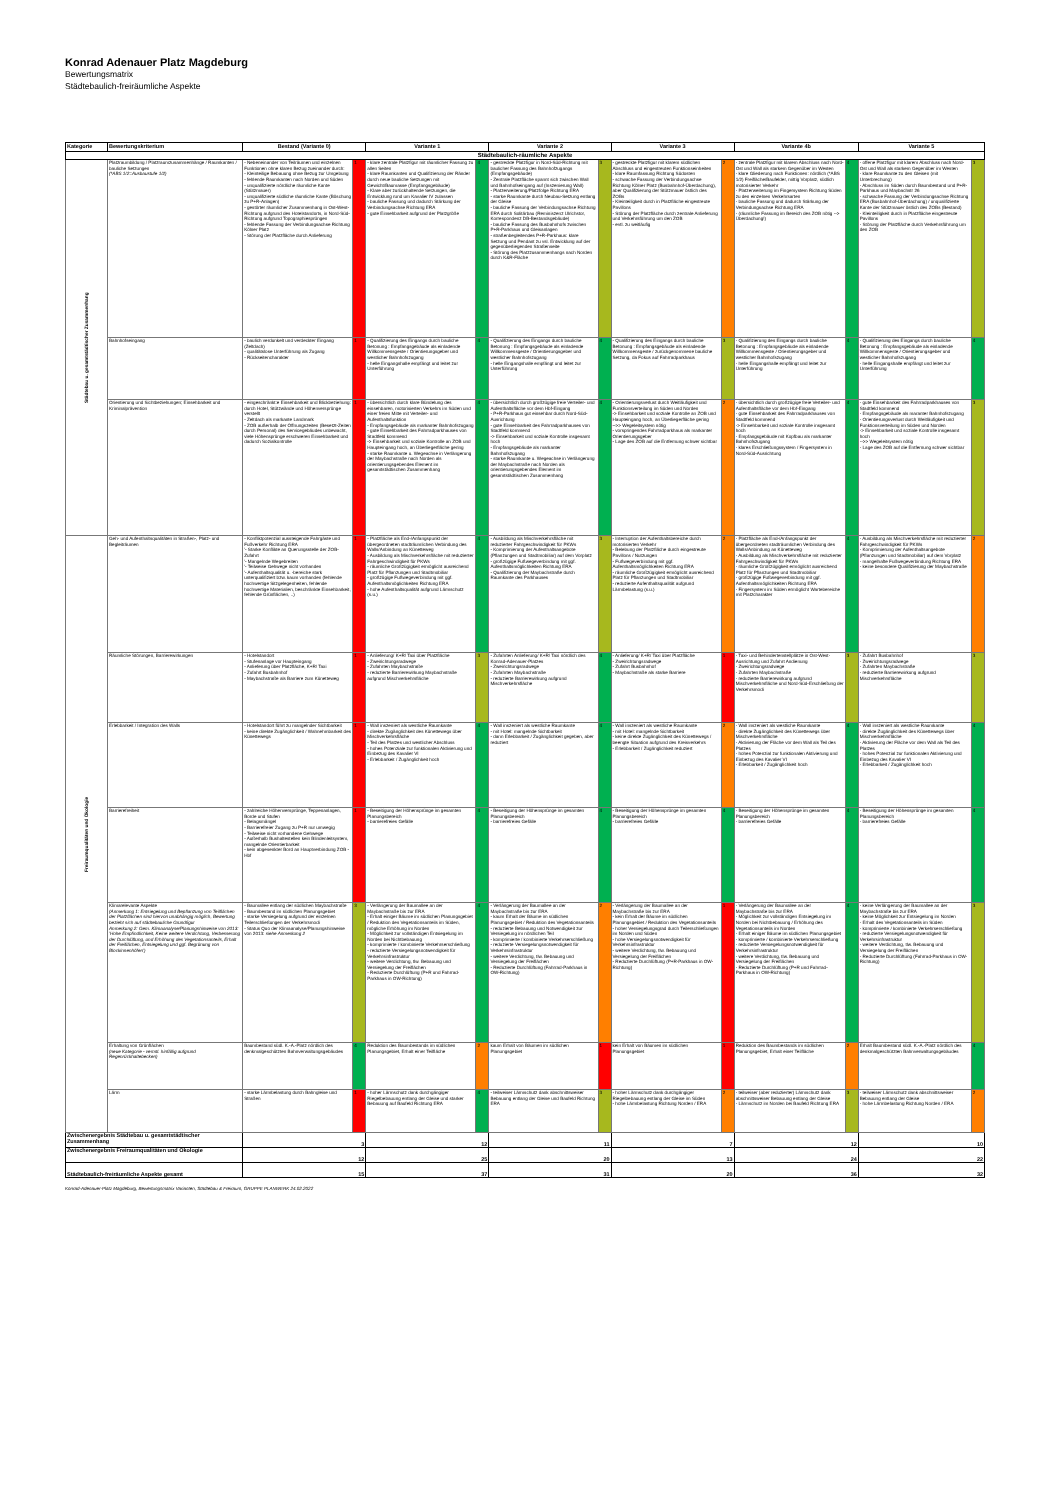Konrad Adenauer Platz Magdeburg
Bewertungsmatrix
Städtebaulich-freiräumliche Aspekte
| Kategorie | Bewertungskriterium | Bestand (Variante 0) | | Variante 1 | | Variante 2 | | Variante 3 | | Variante 4b | | Variante 5 | |
| --- | --- | --- | --- | --- | --- | --- | --- | --- | --- | --- | --- | --- | --- |
| Städtebaulich-räumliche Aspekte | | | | | | | | | | | | | |
| Städtebau u. gesamtstädtischer Zusammenhang | Platzraumbildung / Platzraumzusammenhänge / Raumkanten / bauliche Setzungen (*ABS 1/2=Ausbaustufe 1/2) | - Nebeneinander von Teilräumen und einzelnen Funktionen ohne klaren Bezug zueinander durch: - Kleinteilige Bebauung ohne Bezug zur Umgebung - fehlende Raumkanten nach Norden und Süden - unqualifizierte nördliche räumliche Kante (Stützmauer) - unqualifizierte südliche räumliche Kante (Böschung zu P+R-Anlagen) - gestörter räumlicher Zusammenhang in Ost-West-Richtung aufgrund des Hotelstandorts, in Nord-Süd-Richtung aufgrund Topographiesprüngen - fehlende Fassung der Verbindungsachse Richtung Kölner Platz - Störung der Platzfläche durch Anlieferung | 1 | - klare zentrale Platzfigur mit räumlicher Fassung zu allen Seiten - klare Raumkanten und Qualifizierung der Ränder durch neue bauliche Setzungen mit Gewicht/Baumasse (Empfangsgebäude) - Klare aber zurückhaltende Setzungen, die Entwicklung rund um Kavalier IV zulassen - bauliche Fassung und dadurch Stärkung der Verbindungsachse Richtung ERA - gute Einsehbarkeit aufgrund der Platzgröße | 4 | - gestreckte Platzfigur in Nord-Süd-Richtung mit baulicher Fassung des Bahnhofzugangs (Empfangsgebäude) - Zentrale Platzfläche spannt sich zwischen Wall und Bahnhofseingang auf (Inszenierung Wall) - Platzerweiterung/Platzfolge Richtung ERA - starke Raumkante durch Neubau-Setzung entlang der Gleise - bauliche Fassung der Verbindungsachse Richtung ERA durch Solitärbau (Reminiszenz Ulrichstor, Korrespondenz DB-Bestandsgebäude) - bauliche Fassung des Busbahnhofs zwischen P+R-Parkhaus und Gleisanlagen - straßenbegleitendes P+R-Parkhaus: klare Setzung und Pendant zu vsl. Entwicklung auf der gegenüberliegenden Straßenseite - Störung des Platzzusammenhangs nach Norden durch K&R-Fläche | 3 | - gestreckte Platzfigur mit klarem südlichen Abschluss und eingestreuten Funktionseinheiten - klare Raumfassung Richtung Südosten - schwache Fassung der Verbindungsachse Richtung Kölner Platz (Busbahnhof-Überdachung), aber Qualifizierung der Stützmauer östlich des ZOBs - Kleinteiligkeit durch in Platzfläche eingestreute Pavillons - Störung der Platzfläche durch zentrale Anlieferung und Verkehrsführung um den ZOB - evtl. zu weitläufig | 2 | - zentrale Platzfigur mit klarem Abschluss nach Nord-Ost und Wall als starkem Gegenüber im Westen - klare Gliederung nach Funktionen: nördlich (*ABS 1/2) Freifläche/Baufelder, mittig Vorplatz, südlich motorisierter Verkehr - Platzerweiterung im Fingersystem Richtung Süden zu den einzelnen Verkehrsarten - bauliche Fassung und dadurch Stärkung der Verbindungsachse Richtung ERA - (räumliche Fassung im Bereich des ZOB nötig --> Überdachung!) | 4 | - offene Platzfigur mit klarem Abschluss nach Nord-Ost und Wall als starkem Gegenüber im Westen - klare Raumkante zu den Gleisen (mit Unterbrechung) - Abschluss im Süden durch Baumbestand und P+R-Parkhaus und Maybachstr 26 - schwache Fassung der Verbindungsachse Richtung ERA (Busbahnhof-Überdachung) / unqualifizierte Kante der Stützmauer östlich des ZOBs (Bestand) - Kleinteiligkeit durch in Platzfläche eingestreute Pavillons - Störung der Platzfläche durch Verkehrsführung um den ZOB | 3 |
| | Bahnhofseingang | - baulich verdunkelt und verdeckter Eingang (Zeltdach) - qualitätslose Unterführung als Zugang - Rückseitencharakter | 1 | - Qualifizierung des Eingangs durch bauliche Betonung : Empfangsgebäude als einladende Willkommensgeste / Orientierungsgeber und westlicher Bahnhofszugang - helle Eingangshalle empfängt und leitet zur Unterführung | 4 | - Qualifizierung des Eingangs durch bauliche Betonung : Empfangsgebäude als einladende Willkommensgeste / Orientierungsgeber und westlicher Bahnhofszugang - helle Eingangshalle empfängt und leitet zur Unterführung | 4 | - Qualifizierung des Eingangs durch bauliche Betonung : Empfangsgebäude als einladende Willkommensgeste / zurückgenommene bauliche Setzung, da Fokus auf Fahrradparkhaus | 3 | - Qualifizierung des Eingangs durch bauliche Betonung : Empfangsgebäude als einladende Willkommensgeste / Orientierungsgeber und westlicher Bahnhofszugang - helle Eingangshalle empfängt und leitet zur Unterführung | 4 | - Qualifizierung des Eingangs durch bauliche Betonung : Empfangsgebäude als einladende Willkommensgeste / Orientierungsgeber und westlicher Bahnhofszugang - helle Eingangshalle empfängt und leitet zur Unterführung | 4 |
| | Orientierung und Sichtbeziehungen; Einsehbarkeit und Kriminalprävention | - eingeschränkt:e Einsehbarkeit und Blickbeziehung: durch Hotel, Stützwände und Höhenversprünge verstellt - Zeltdach als markante Landmark - ZOB außerhalb der Öffnungszeiten (Besetzt-Zeiten durch Personal) des Servicegebäudes unbewacht, viele Höhensprünge erschweren Einsehbarkeit und dadurch Sozialkontrolle | 1 | - übersichtlich durch klare Bündelung des einsehbaren, motorisierten Verkehrs im Süden und einer freien Mitte mit Verteiler- und Aufenthaltsfunktion - Empfangsgebäude als markanter Bahnhofszugang - gute Einsehbarkeit des Fahrradparkhauses von Stadtfeld kommend -> Einsehbarkeit und soziale Kontrolle an ZOB und Haupteingang hoch, an Überliegerfläche gering - starke Raumkante u. Wegeachse in Verlängerung der Maybachstraße nach Norden als orientierungsgebendes Element im gesamtstädtischen Zusammenhang | 4 | - übersichtlich durch großzügige freie Verteiler- und Aufenthaltsfläche vor dem Hbf-Eingang - P+R-Parkhaus gut einsehbar durch Nord-Süd-Ausrichtung - gute Einsehbarkeit des Fahrradparkhauses von Stadtfeld kommend -> Einsehbarkeit und soziale Kontrolle insgesamt hoch - Empfangsgebäude als markanter Bahnhofszugang - starke Raumkante u. Wegeachse in Verlängerung der Maybachstraße nach Norden als orientierungsgebendes Element im gesamtstädtischen Zusammenhang | 4 | - Orientierungsverlust durch Weitläufigkeit und Funktionsverteilung im Süden und Norden -> Einsehbarkeit und soziale Kontrolle an ZOB und Haupteingang hoch, an Überliegerfläche gering -->> Wegeleitsystem nötig - vorspringendes Fahrradparkhaus als markanter Orientierungsgeber - Lage des ZOB auf die Entfernung schwer sichtbar | 2 | - übersichtlich durch großzügige freie Verteiler- und Aufenthaltsfläche vor dem Hbf-Eingang - gute Einsehbarkeit des Fahrradparkhauses von Stadtfeld kommend -> Einsehbarkeit und soziale Kontrolle insgesamt hoch - Empfangsgebäude mit Kopfbau als markanter Bahnhofszugang - klares Erschließungssystem / Fingersystem in Nord-Süd-Ausrichtung | 4 | - gute Einsehbarkeit des Fahrradparkhauses von Stadtfeld kommend - Empfangsgebäude als maranter Bahnhofszugang - Orientierungsverlust durch Weitläufigkeit und Funktionsverteilung im Süden und Norden -> Einsehbarkeit und soziale Kontrolle insgesamt hoch -->> Wegeleitsystem nötig - Lage des ZOB auf die Entfernung schwer sichtbar | 3 |
| Freiraumqualitäten und Ökologie | Geh- und Aufenthaltsqualitäten in Straßen-, Platz- und Begleiträumen | - Konfliktpotenzial aussteigende Fahrgäste und Fußverkehr Richtung ERA '- Starke Konflikte an Querungsstelle der ZOB-Zufahrt '- Mangelnde Wegebreiten '- Teilweise Gehwege nicht vorhanden '- Aufenthaltsqualität u. -bereiche stark unterqualifiziert bzw. kaum vorhanden (fehlende hochwertige Sitzgelegenheiten, fehlende hochwertige Materialien, beschränkte Einsehbarkeit, fehlende Grünflächen, ..) | 1 | - Platzfläche als End-/Anfangspunkt der übergeordneten stadträumlichen Verbindung des Walls/Anbindung an Künetteweg - Ausbildung als Mischverkehrsfläche mit reduzierter Fahrgeschwindigkeit für PKWs - räumliche Großzügigkeit ermöglicht ausreichend Platz für Pflanzungen und Stadtmobiliar - großzügige Fußwegeverbindung mit ggf. Aufenthaltsmöglichkeiten Richtung ERA - hohe Aufenthaltsqualität aufgrund Lärmschutz (s.u.) | 4 | - Ausbildung als Mischverkehrsfläche mit reduzierter Fahrgeschwindigkeit für PKWs - Komprimierung der Aufenthaltsangebote (Pflanzungen und Stadtmobiliar) auf dem Vorplatz - großzügige Fußwegeverbindung mit ggf. Aufenthaltsmöglichkeiten Richtung ERA - Qualifizierung der Maybachstraße durch Raumkante des Parkhauses | 3 | - Interruption der Aufenthaltsbereiche durch motorisierten Verkehr - Belebung der Platzfläche durch eingestreute Pavillons / Nutzungen - Fußwegeverbindung mit ggf. Aufenthaltsmöglichkeiten Richtung ERA - räumliche Großzügigkeit ermöglicht ausreichend Platz für Pflanzungen und Stadtmobiliar - reduzierte Aufenthaltsqualität aufgrund Lärmbelastung (s.u.) | 2 | - Platzfläche als End-/Anfangspunkt der übergeordneten stadträumlichen Verbindung des Walls/Anbindung an Künetteweg - Ausbildung als Mischverkehrsfläche mit reduzierter Fahrgeschwindigkeit für PKWs - räumliche Großzügigkeit ermöglicht ausreichend Platz für Pflanzungen und Stadtmobiliar - großzügige Fußwegeverbindung mit ggf. Aufenthaltsmöglichkeiten Richtung ERA - Fingersystem im Süden ermöglicht Wartebereiche mit Platzcharakter | 4 | - Ausbildung als Mischverkehrsfläche mit reduzierter Fahrgeschwindigkeit für PKWs - Komprimierung der Aufenthaltsangebote (Pflanzungen und Stadtmobiliar) auf dem Vorplatz - mangelhafte Fußwegeverbindung Richtung ERA - keine besondere Qualifizierung der Maybachstraße | 2 |
| | Räumliche Störungen, Barrierewirkungen | - Hotelstandort - Stufenanlage vor Haupteingang - Anlieferung über Platzfläche, K+R/ Taxi - Zufahrt Busbahnhof - Maybachstraße als Barriere zum Künetteweg | 1 | - Anlieferung/ K+R/ Taxi über Platzfläche - Zweirichtungsradwege - Zufahrten Maybachstraße - reduzierte Barrierewirkung Maybachstraße aufgrund Mischverkehrsfläche | 3 | - Zufahrten Anlieferung/ K+R/ Taxi nördlich des Konrad-Adenauer-Platzes - Zweirichtungsradwege - Zufahrten Maybachstraße - reduzierte Barrierewirkung aufgrund Mischverkehrsfläche | 4 | - Anlieferung/ K+R/ Taxi über Platzfläche - Zweirichtungsradwege - Zufahrt Busbahnhof - Maybachstraße als starke Barriere | 1 | - Taxi- und Behindertenstellplätze in Ost-West-Ausrichtung und Zufahrt Andienung - Zweirichtungsradwege - Zufahrten Maybachstraße - reduzierte Barrierewirkung aufgrund Mischverkehrsfläche und Nord-Süd-Erschließung der Verkehrsmodi | 3 | - Zufahrt Busbahnhof - Zweirichtungsradwege - Zufahrten Maybachstraße - reduzierte Barrierewirkung aufgrund Mischverkehrsfläche | 3 |
| | Erlebbarkeit / Integration des Walls | - Hotelstandort führt zu mangelnder Sichtbarkeit - keine direkte Zugänglichkeit / Wahnehmbarkeit des Künettewegs | 1 | - Wall inszeniert als westliche Raumkante - direkte Zugänglichkeit des Künettewegs über Mischverkehrsfläche - Teil des Platzes und westlicher Abschluss - hohes Potenziale zur funktionalen Aktivierung und Einbezug des Kavalier VI - Erlebbarkeit / Zugänglichkeit hoch | 4 | - Wall inszeniert als westliche Raumkante - mit Hotel: mangelnde Sichtbarkeit - dann Erlebbarkeit / Zugänglichkeit gegeben, aber reduziert | 4 | - Wall inszeniert als westliche Raumkante - mit Hotel: mangelnde Sichtbarkeit - keine direkte Zugänglichkeit des Künettewegs / beengte Situation aufgrund des Kreisverkehrs - Erlebbarkeit / Zugänglichkeit reduziert | 2 | - Wall inszeniert als westliche Raumkante - direkte Zugänglichkeit des Künettewegs über Mischverkehrsfläche - Aktivierung der Fläche vor dem Wall als Teil des Platzes - hohes Potenzial zur funktionalen Aktivierung und Einbezug des Kavalier VI - Erlebbarkeit / Zugänglichkeit hoch | 4 | - Wall inszeniert als westliche Raumkante - direkte Zugänglichkeit des Künettewegs über Mischverkehrsfläche - Aktivierung der Fläche vor dem Wall als Teil des Platzes - hohes Potenzial zur funktionalen Aktivierung und Einbezug des Kavalier VI - Erlebbarkeit / Zugänglichkeit hoch | 4 |
| | Barrierefreiheit | - zahlreiche Höhenversprünge, Teppenanlagen, Borde und Stufen - Belagsmängel - Barrierefreier Zugang zu P+R nur umwegig - Teilweise nicht vorhandene Gehwege - Außerhalb Bushaltestellen kein Blindenleitsystem, mangelnde Orientierbarkeit - kein abgesenkter Bord an Hauptverbindung ZOB - Hbf | 1 | - Beseitigung der Höhensprünge im gesamten Planungsbereich - barrierefreies Gefälle | 4 | - Beseitigung der Höhensprünge im gesamten Planungsbereich - barrierefreies Gefälle | 4 | - Beseitigung der Höhensprünge im gesamten Planungsbereich - barrierefreies Gefälle | 4 | - Beseitigung der Höhensprünge im gesamten Planungsbereich - barrierefreies Gefälle | 4 | - Beseitigung der Höhensprünge im gesamten Planungsbereich - barrierefreies Gefälle | 4 |
| | Klimarelevante Aspekte (Anmerkung 1: Entsiegelung und Bepflanzung von Teilflächen der Platzflächen sind hiervon unabhängig möglich, Bewertung bezieht sich auf städtebauliche Grundfigur Anmerkung 2: Gem. Klimaanalyse/Planungshinweise von 2013: 'Hohe Empfindlichkeit, Keine weitere Verdichtung, Verbesserung der Durchlüftung, und Erhöhung des Vegetationsanteils, Erhalt der Freiflächen, Entsiegelung und ggf. Begrünung von Blockinnenhöfen') | - Baumallee entlang der südlichen Maybachstraße - Baumbestand im südlichen Planungsgebiet - starke Versiegelung aufgrund der einzelnen Teilerschließungen der Verkehrsmodi - Status Quo der Klimaanalyse/Planungshinweise von 2013: siehe Anmerkung 2 | 3 | - Verlängerung der Baumallee an der Maybachstraße bis zur ERA - Erhalt einiger Bäume im südlichen Planungsgebiet / Reduktion des Vegetationsanteils im Süden, mögliche Erhöhung im Norden - Möglichkeit zur vollständigen Entsiegelung im Norden bei Nichtbebauung - komprimierte / kombinierte Verkehrserschließung - reduzierte Versiegelungsnotwendigkeit für Verkehrsinfrastruktur - weitere Verdichtung, tlw. Bebauung und Versiegelung der Freiflächen - Reduzierte Durchlüftung (P+R und Fahrrad-Parkhaus in OW-Richtung) | 4 | - Verlängerung der Baumallee an der Maybachstraße bis zur ERA - kaum Erhalt der Bäume im südlichen Planungsgebiet / Reduktion des Vegetationsanteils - reduzierte Bebauung und Notwendigkeit zur Versiegelung im nördlichen Teil - komprimierte / kombinierte Verkehrserschließung - reduzierte Versiegelungsnotwendigkeit für Verkehrsinfrastruktur - weitere Verdichtung, tlw. Bebauung und Versiegelung der Freiflächen - Reduzierte Durchlüftung (Fahrrad-Parkhaus in OW-Richtung) | 2 | - Verlängerung der Baumallee an der Maybachstraße bis zur ERA - kein Erhalt der Bäume im südlichen Planungsgebiet / Reduktion des Vegetationsanteils - hoher Versiegelungsgrad durch Teilerschließungen im Norden und Süden - hohe Versiegelungsnotwendigkeit für Verkehrsinfrastruktur - weitere Verdichtung, tlw. Bebauung und Versiegelung der Freiflächen - Reduzierte Durchlüftung (P+R-Parkhaus in OW-Richtung) | 1 | - Verlängerung der Baumallee an der Maybachstraße bis zur ERA - Möglichkeit zur vollständigen Entsiegelung im Norden bei Nichtbebauung / Erhöhung des Vegetationsanteils im Norden - Erhalt einiger Bäume im südlichen Planungsgebiet - komprimierte / kombinierte Verkehrserschließung - reduzierte Versiegelungsnotwendigkeit für Verkehrsinfrastruktur - weitere Verdichtung, tlw. Bebauung und Versiegelung der Freiflächen - Reduzierte Durchlüftung (P+R und Fahrrad-Parkhaus in OW-Richtung) | 4 | - keine Verlängerung der Baumallee an der Maybachstraße bis zur ERA - keine Möglichkeit zur Entsiegelung im Norden - Erhalt des Vegetationsanteils im Süden - komprimierte / kombinierte Verkehrserschließung - reduzierte Versiegelungsnotwendigkeit für Verkehrsinfrastruktur - weitere Verdichtung, tlw. Bebauung und Versiegelung der Freiflächen - Reduzierte Durchlüftung (Fahrrad-Parkhaus in OW-Richtung) | 3 |
| | Erhaltung von Grünflächen (neue Kategorie - vermtl. hinfällig aufgrund Regenrückhaltebecken) | Baumbestand südl. K.-A.-Platz nördlich des denkmalgeschützten Bahnverwaltungsgebäudes | 4 | Reduktion des Baumbestands im südlichen Planungsgebiet, Erhalt einer Teilfläche | 2 | kaum Erhalt von Bäumen im südlichen Planungsgebiet | 1 | kein Erhalt von Bäumen im südlichen Planungsgebiet | 1 | Reduktion des Baumbestands im südlichen Planungsgebiet, Erhalt einer Teilfläche | 2 | Erhalt Baumbestand südl. K.-A.-Platz nördlich des denkmalgeschützten Bahnverwaltungsgebäudes | 4 |
| | Lärm | - starke Lärmbelastung durch Bahngleise und Straßen | 1 | - hoher Lärmschutz dank durchgängiger Riegelbebauung entlang der Gleise und starker Bebauung auf Baufeld Richtung ERA | 4 | - teilweiser Lärmschutz dank abschnittsweiser Bebauung entlang der Gleise und Baufeld Richtung ERA | 3 | - hoher Lärmschutz dank durchgängiger Riegelbebauung entlang der Gleise im Süden - hohe Lärmbelastung Richtung Norden / ERA | 2 | - teilweiser (aber reduzierter) Lärmschutz dank abschnittsweiser Bebauung entlang der Gleise - Lärmschutz im Norden bei Baufeld Richtung ERA | 3 | - teilweiser Lärmschutz dank abschnittsweiser Bebauung entlang der Gleise - hohe Lärmbelastung Richtung Norden / ERA | 2 |
| Zwischenergebnis Städtebau u. gesamtstädtischer Zusammenhang | | 3 | | 12 | | 11 | | 7 | | 12 | | 10 | |
| Zwischenergebnis Freiraumqualitäten und Ökologie | | 12 | | 25 | | 20 | | 13 | | 24 | | 22 | |
| Städtebaulich-freiräumliche Aspekte gesamt | | 15 | | 37 | | 31 | | 20 | | 36 | | 32 | |
Konrad-Adenauer-Platz Magdeburg, Bewertungsmatrix Varianten, Städtebau & Freiraum, GRUPPE PLANWERK 24.02.2022